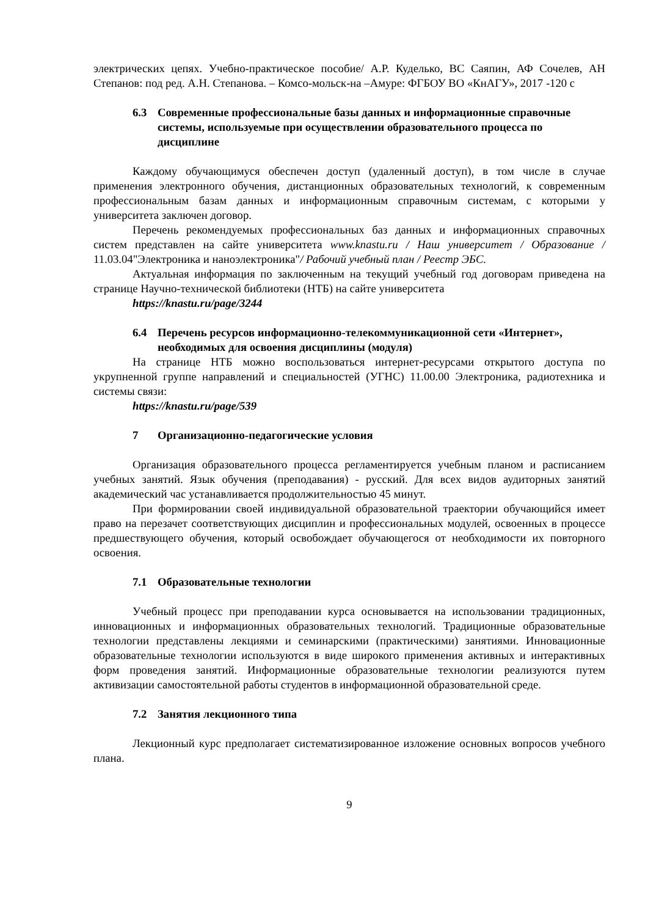электрических цепях. Учебно-практическое пособие/ А.Р. Куделько, ВС Саяпин, АФ Сочелев, АН Степанов: под ред. А.Н. Степанова. – Комсо-мольск-на –Амуре: ФГБОУ ВО «КнАГУ», 2017 -120 с
6.3 Современные профессиональные базы данных и информационные справочные системы, используемые при осуществлении образовательного процесса по дисциплине
Каждому обучающимуся обеспечен доступ (удаленный доступ), в том числе в случае применения электронного обучения, дистанционных образовательных технологий, к современным профессиональным базам данных и информационным справочным системам, с которыми у университета заключен договор.
Перечень рекомендуемых профессиональных баз данных и информационных справочных систем представлен на сайте университета www.knastu.ru / Наш университет / Образование / 11.03.04"Электроника и наноэлектроника"/ Рабочий учебный план / Реестр ЭБС.
Актуальная информация по заключенным на текущий учебный год договорам приведена на странице Научно-технической библиотеки (НТБ) на сайте университета
https://knastu.ru/page/3244
6.4 Перечень ресурсов информационно-телекоммуникационной сети «Интернет», необходимых для освоения дисциплины (модуля)
На странице НТБ можно воспользоваться интернет-ресурсами открытого доступа по укрупненной группе направлений и специальностей (УГНС) 11.00.00 Электроника, радиотехника и системы связи:
https://knastu.ru/page/539
7 Организационно-педагогические условия
Организация образовательного процесса регламентируется учебным планом и расписанием учебных занятий. Язык обучения (преподавания) - русский. Для всех видов аудиторных занятий академический час устанавливается продолжительностью 45 минут.
При формировании своей индивидуальной образовательной траектории обучающийся имеет право на перезачет соответствующих дисциплин и профессиональных модулей, освоенных в процессе предшествующего обучения, который освобождает обучающегося от необходимости их повторного освоения.
7.1 Образовательные технологии
Учебный процесс при преподавании курса основывается на использовании традиционных, инновационных и информационных образовательных технологий. Традиционные образовательные технологии представлены лекциями и семинарскими (практическими) занятиями. Инновационные образовательные технологии используются в виде широкого применения активных и интерактивных форм проведения занятий. Информационные образовательные технологии реализуются путем активизации самостоятельной работы студентов в информационной образовательной среде.
7.2 Занятия лекционного типа
Лекционный курс предполагает систематизированное изложение основных вопросов учебного плана.
9